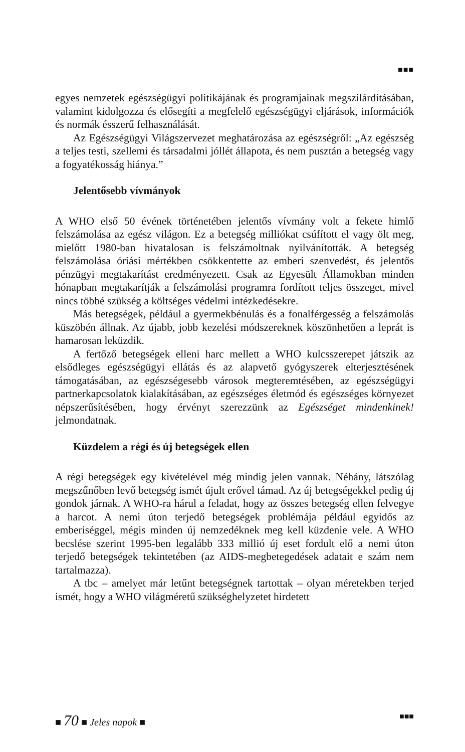■■■
egyes nemzetek egészségügyi politikájának és programjainak megszilárdításában, valamint kidolgozza és elősegíti a megfelelő egészségügyi eljárások, információk és normák ésszerű felhasználását.
Az Egészségügyi Világszervezet meghatározása az egészségről: „Az egészség a teljes testi, szellemi és társadalmi jóllét állapota, és nem pusztán a betegség vagy a fogyatékosság hiánya.”
Jelentősebb vívmányok
A WHO első 50 évének történetében jelentős vívmány volt a fekete himlő felszámolása az egész világon. Ez a betegség milliókat csúfított el vagy ölt meg, mielőtt 1980-ban hivatalosan is felszámoltnak nyilvánították. A betegség felszámolása óriási mértékben csökkentette az emberi szenvedést, és jelentős pénzügyi megtakarítást eredményezett. Csak az Egyesült Államokban minden hónapban megtakarítják a felszámolási programra fordított teljes összeget, mivel nincs többé szükség a költséges védelmi intézkedésekre.
Más betegségek, például a gyermekbénulás és a fonalférgesség a felszámolás küszöbén állnak. Az újabb, jobb kezelési módszereknek köszönhetően a leprát is hamarosan leküzdik.
A fertőző betegségek elleni harc mellett a WHO kulcsszerepet játszik az elsődleges egészségügyi ellátás és az alapvető gyógyszerek elterjesztésének támogatásában, az egészségesebb városok megteremtésében, az egészségügyi partnerkapcsolatok kialakításában, az egészséges életmód és egészséges környezet népszerűsítésében, hogy érvényt szerezzünk az Egészséget mindenkinek! jelmondatnak.
Küzdelem a régi és új betegségek ellen
A régi betegségek egy kivételével még mindig jelen vannak. Néhány, látszólag megszűnőben levő betegség ismét újult erővel támad. Az új betegségekkel pedig új gondok járnak. A WHO-ra hárul a feladat, hogy az összes betegség ellen felvegye a harcot. A nemi úton terjedő betegségek problémája például egyidős az emberiséggel, mégis minden új nemzedéknek meg kell küzdenie vele. A WHO becslése szerint 1995-ben legalább 333 millió új eset fordult elő a nemi úton terjedő betegségek tekintetében (az AIDS-megbetegedések adatait e szám nem tartalmazza).
A tbc – amelyet már letűnt betegségnek tartottak – olyan méretekben terjed ismét, hogy a WHO világméretű szükséghelyzetet hirdetett
■ 70 ■ Jeles napok ■ ■■■